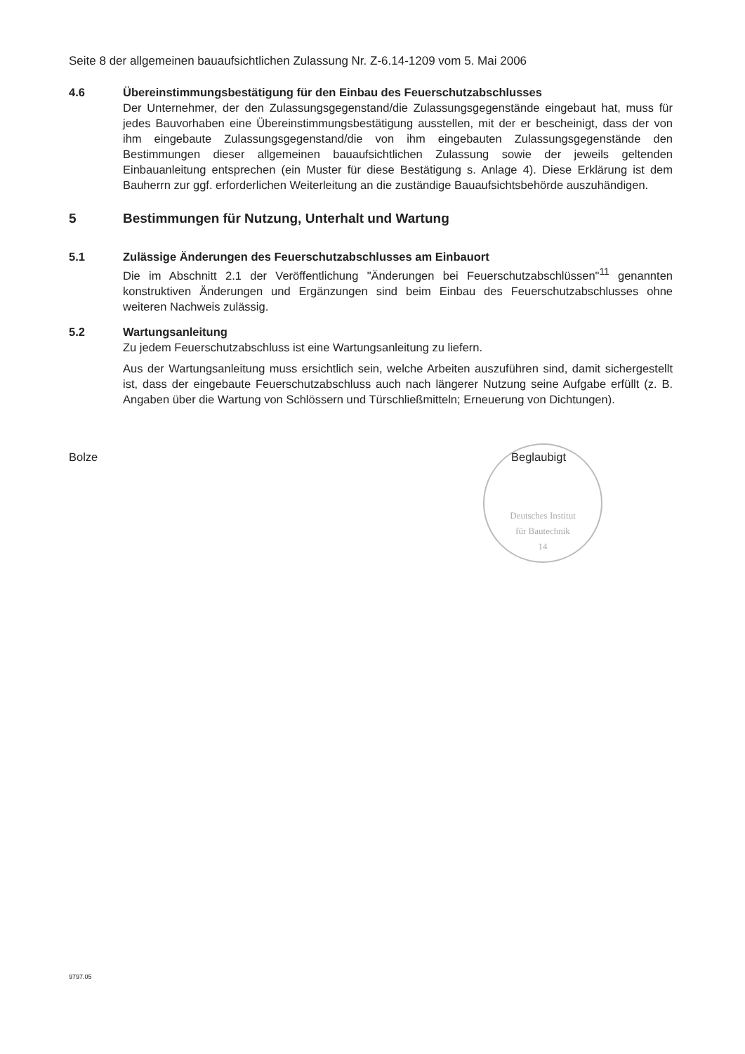Seite 8 der allgemeinen bauaufsichtlichen Zulassung Nr. Z-6.14-1209 vom 5. Mai 2006
4.6 Übereinstimmungsbestätigung für den Einbau des Feuerschutzabschlusses
Der Unternehmer, der den Zulassungsgegenstand/die Zulassungsgegenstände eingebaut hat, muss für jedes Bauvorhaben eine Übereinstimmungsbestätigung ausstellen, mit der er bescheinigt, dass der von ihm eingebaute Zulassungsgegenstand/die von ihm eingebauten Zulassungsgegenstände den Bestimmungen dieser allgemeinen bauaufsichtlichen Zulassung sowie der jeweils geltenden Einbauanleitung entsprechen (ein Muster für diese Bestätigung s. Anlage 4). Diese Erklärung ist dem Bauherrn zur ggf. erforderlichen Weiterleitung an die zuständige Bauaufsichtsbehörde auszuhändigen.
5 Bestimmungen für Nutzung, Unterhalt und Wartung
5.1 Zulässige Änderungen des Feuerschutzabschlusses am Einbauort
Die im Abschnitt 2.1 der Veröffentlichung "Änderungen bei Feuerschutzabschlüssen"<sup>11</sup> genannten konstruktiven Änderungen und Ergänzungen sind beim Einbau des Feuerschutzabschlusses ohne weiteren Nachweis zulässig.
5.2 Wartungsanleitung
Zu jedem Feuerschutzabschluss ist eine Wartungsanleitung zu liefern.
Aus der Wartungsanleitung muss ersichtlich sein, welche Arbeiten auszuführen sind, damit sichergestellt ist, dass der eingebaute Feuerschutzabschluss auch nach längerer Nutzung seine Aufgabe erfüllt (z. B. Angaben über die Wartung von Schlössern und Türschließmitteln; Erneuerung von Dichtungen).
Bolze Beglaubigt
Deutsches Institut
für Bautechnik
14
9797.05